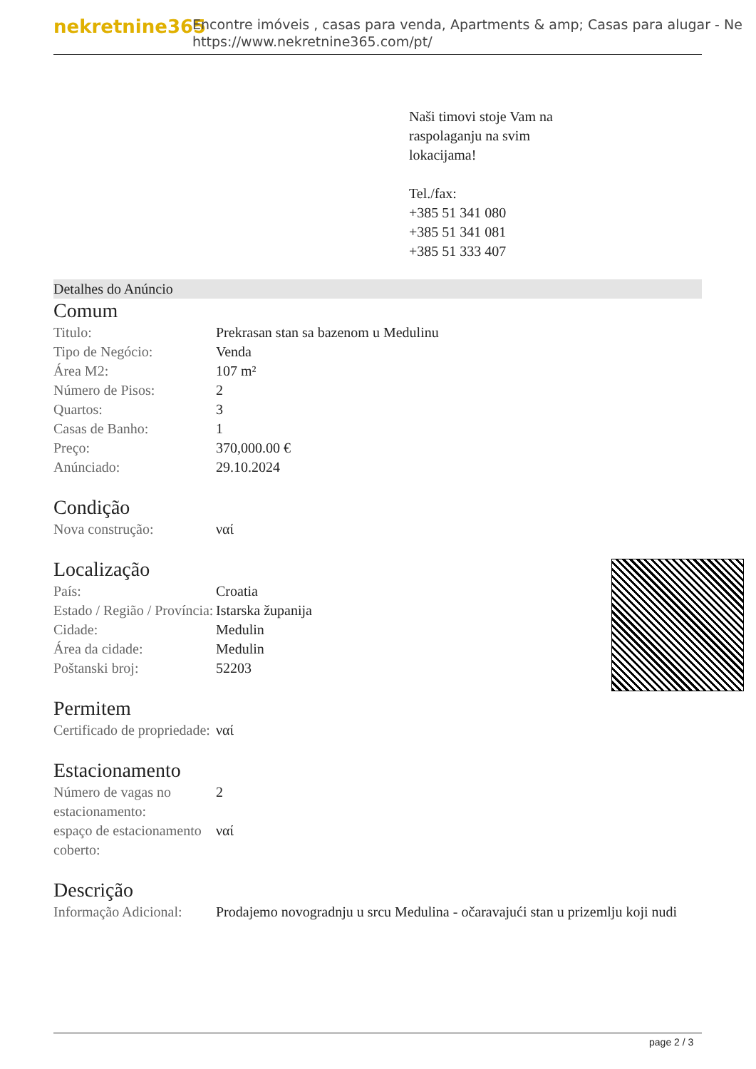nekretnine365
Encontre imóveis , casas para venda, Apartments & amp; Casas para alugar - Ne
https://www.nekretnine365.com/pt/
Naši timovi stoje Vam na
raspolaganju na svim
lokacijama!
Tel./fax:
+385 51 341 080
+385 51 341 081
+385 51 333 407
Detalhes do Anúncio
Comum
| Titulo: | Prekrasan stan sa bazenom u Medulinu |
| Tipo de Negócio: | Venda |
| Área M2: | 107 m² |
| Número de Pisos: | 2 |
| Quartos: | 3 |
| Casas de Banho: | 1 |
| Preço: | 370,000.00 € |
| Anúnciado: | 29.10.2024 |
Condição
| Nova construção: | ναί |
Localização
| País: | Croatia |
| Estado / Região / Província: | Istarska županija |
| Cidade: | Medulin |
| Área da cidade: | Medulin |
| Poštanski broj: | 52203 |
Permitem
| Certificado de propriedade: | ναί |
Estacionamento
| Número de vagas no estacionamento: | 2 |
| espaço de estacionamento coberto: | ναί |
Descrição
| Informação Adicional: | Prodajemo novogradnju u srcu Medulina - očaravajući stan u prizemlju koji nudi |
page 2 / 3